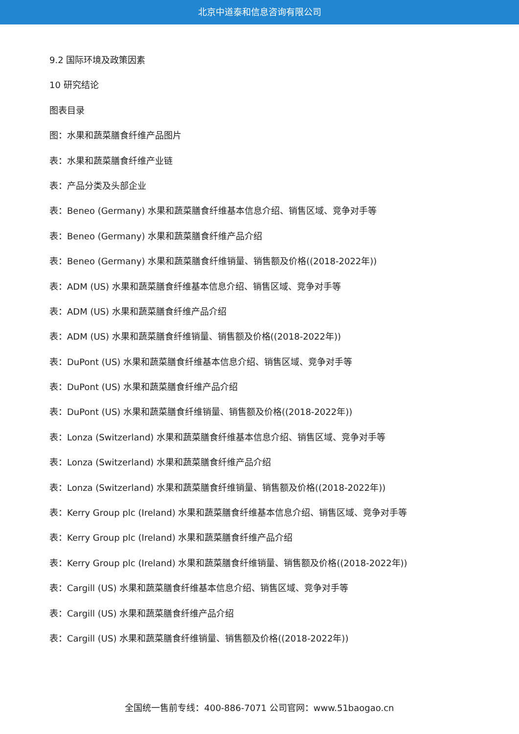北京中道泰和信息咨询有限公司
9.2 国际环境及政策因素
10 研究结论
图表目录
图：水果和蔬菜膳食纤维产品图片
表：水果和蔬菜膳食纤维产业链
表：产品分类及头部企业
表：Beneo (Germany) 水果和蔬菜膳食纤维基本信息介绍、销售区域、竞争对手等
表：Beneo (Germany) 水果和蔬菜膳食纤维产品介绍
表：Beneo (Germany) 水果和蔬菜膳食纤维销量、销售额及价格((2018-2022年))
表：ADM (US) 水果和蔬菜膳食纤维基本信息介绍、销售区域、竞争对手等
表：ADM (US) 水果和蔬菜膳食纤维产品介绍
表：ADM (US) 水果和蔬菜膳食纤维销量、销售额及价格((2018-2022年))
表：DuPont (US) 水果和蔬菜膳食纤维基本信息介绍、销售区域、竞争对手等
表：DuPont (US) 水果和蔬菜膳食纤维产品介绍
表：DuPont (US) 水果和蔬菜膳食纤维销量、销售额及价格((2018-2022年))
表：Lonza (Switzerland) 水果和蔬菜膳食纤维基本信息介绍、销售区域、竞争对手等
表：Lonza (Switzerland) 水果和蔬菜膳食纤维产品介绍
表：Lonza (Switzerland) 水果和蔬菜膳食纤维销量、销售额及价格((2018-2022年))
表：Kerry Group plc (Ireland) 水果和蔬菜膳食纤维基本信息介绍、销售区域、竞争对手等
表：Kerry Group plc (Ireland) 水果和蔬菜膳食纤维产品介绍
表：Kerry Group plc (Ireland) 水果和蔬菜膳食纤维销量、销售额及价格((2018-2022年))
表：Cargill (US) 水果和蔬菜膳食纤维基本信息介绍、销售区域、竞争对手等
表：Cargill (US) 水果和蔬菜膳食纤维产品介绍
表：Cargill (US) 水果和蔬菜膳食纤维销量、销售额及价格((2018-2022年))
全国统一售前专线：400-886-7071 公司官网：www.51baogao.cn